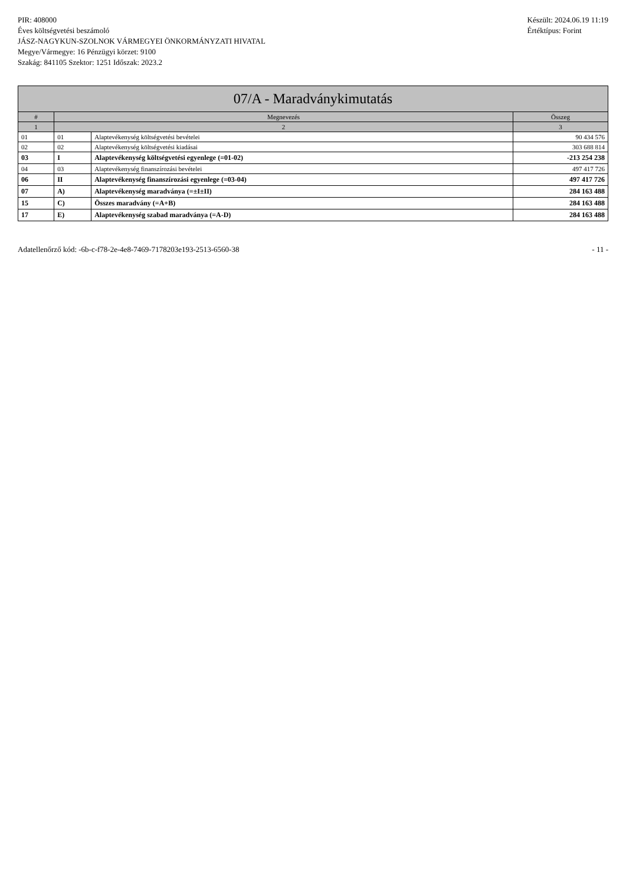PIR: 408000
Éves költségvetési beszámoló
JÁSZ-NAGYKUN-SZOLNOK VÁRMEGYEI ÖNKORMÁNYZATI HIVATAL
Megye/Vármegye: 16 Pénzügyi körzet: 9100
Szakág: 841105 Szektor: 1251 Időszak: 2023.2
Készült: 2024.06.19 11:19
Értéktípus: Forint
| 07/A - Maradványkimutatás | | | |
| --- | --- | --- | --- |
| # | Megnevezés | | Összeg |
| 1 | 2 | | 3 |
| 01 | 01 | Alaptevékenység költségvetési bevételei | 90 434 576 |
| 02 | 02 | Alaptevékenység költségvetési kiadásai | 303 688 814 |
| 03 | I | Alaptevékenység költségvetési egyenlege (=01-02) | -213 254 238 |
| 04 | 03 | Alaptevékenység finanszírozási bevételei | 497 417 726 |
| 06 | II | Alaptevékenység finanszírozási egyenlege (=03-04) | 497 417 726 |
| 07 | A) | Alaptevékenység maradványa (=±I±II) | 284 163 488 |
| 15 | C) | Összes maradvány (=A+B) | 284 163 488 |
| 17 | E) | Alaptevékenység szabad maradványa (=A-D) | 284 163 488 |
Adatellenőrző kód: -6b-c-f78-2e-4e8-7469-7178203e193-2513-6560-38 - 11 -